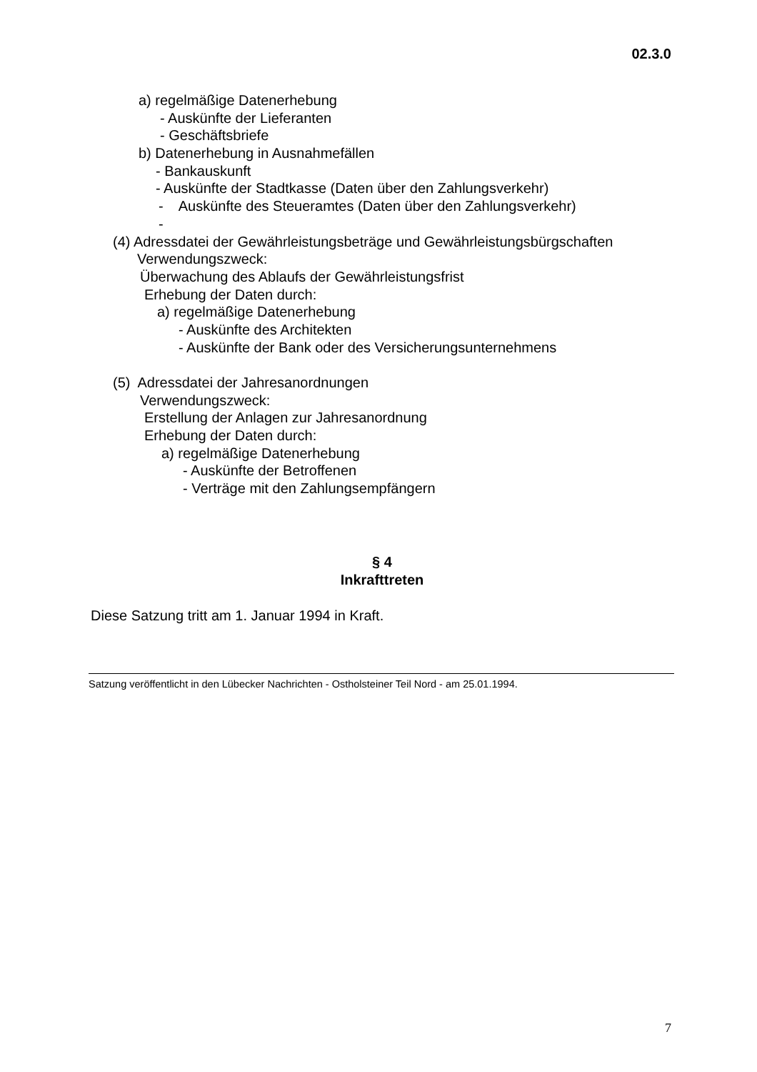02.3.0
a) regelmäßige Datenerhebung
- Auskünfte der Lieferanten
- Geschäftsbriefe
b) Datenerhebung in Ausnahmefällen
- Bankauskunft
- Auskünfte der Stadtkasse (Daten über den Zahlungsverkehr)
- Auskünfte des Steueramtes (Daten über den Zahlungsverkehr)
-
(4) Adressdatei der Gewährleistungsbeträge und Gewährleistungsbürgschaften
Verwendungszweck:
Überwachung des Ablaufs der Gewährleistungsfrist
Erhebung der Daten durch:
a) regelmäßige Datenerhebung
- Auskünfte des Architekten
- Auskünfte der Bank oder des Versicherungsunternehmens
(5) Adressdatei der Jahresanordnungen
Verwendungszweck:
Erstellung der Anlagen zur Jahresanordnung
Erhebung der Daten durch:
a) regelmäßige Datenerhebung
- Auskünfte der Betroffenen
- Verträge mit den Zahlungsempfängern
§ 4
Inkrafttreten
Diese Satzung tritt am 1. Januar 1994 in Kraft.
Satzung veröffentlicht in den Lübecker Nachrichten - Ostholsteiner Teil Nord - am 25.01.1994.
7